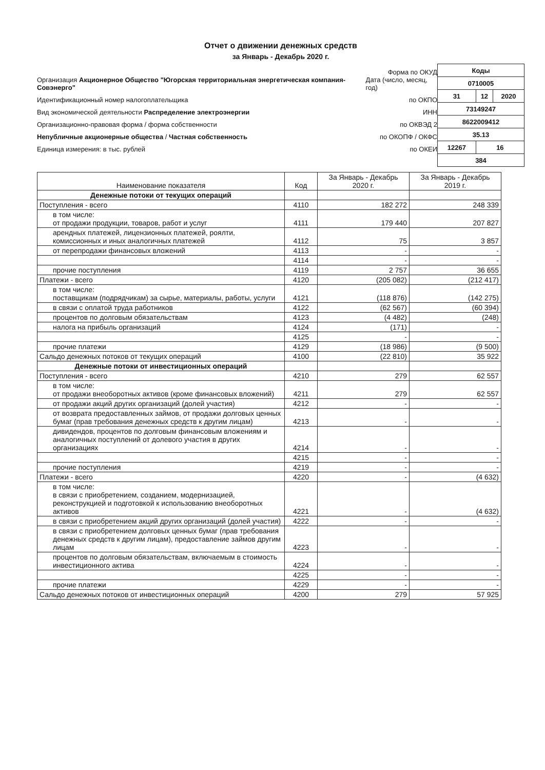Отчет о движении денежных средств
за Январь - Декабрь 2020 г.
Форма по ОКУД
Организация Акционерное Общество "Югорская территориальная энергетическая компания-Совэнерго" Дата (число, месяц, год)
Идентификационный номер налогоплательщика по ОКПО
Вид экономической деятельности Распределение электроэнергии ИНН
Организационно-правовая форма / форма собственности по ОКВЭД 2
Непубличные акционерные общества / Частная собственность по ОКОПФ / ОКФС
Единица измерения: в тыс. рублей по ОКЕИ
| Коды | | |
| 0710005 | | |
| 31 | 12 | 2020 |
| 73149247 | | |
| 8622009412 | | |
| 35.13 | | |
| 12267 | 16 | |
| 384 | | |
| Наименование показателя | Код | За Январь - Декабрь 2020 г. | За Январь - Декабрь 2019 г. |
| --- | --- | --- | --- |
| Денежные потоки от текущих операций | | | |
| Поступления - всего | 4110 | 182 272 | 248 339 |
| в том числе: от продажи продукции, товаров, работ и услуг | 4111 | 179 440 | 207 827 |
| арендных платежей, лицензионных платежей, роялти, комиссионных и иных аналогичных платежей | 4112 | 75 | 3 857 |
| от перепродажи финансовых вложений | 4113 | - | - |
| | 4114 | - | - |
| прочие поступления | 4119 | 2 757 | 36 655 |
| Платежи - всего | 4120 | (205 082) | (212 417) |
| в том числе: поставщикам (подрядчикам) за сырье, материалы, работы, услуги | 4121 | (118 876) | (142 275) |
| в связи с оплатой труда работников | 4122 | (62 567) | (60 394) |
| процентов по долговым обязательствам | 4123 | (4 482) | (248) |
| налога на прибыль организаций | 4124 | (171) | - |
| | 4125 | - | - |
| прочие платежи | 4129 | (18 986) | (9 500) |
| Сальдо денежных потоков от текущих операций | 4100 | (22 810) | 35 922 |
| Денежные потоки от инвестиционных операций | | | |
| Поступления - всего | 4210 | 279 | 62 557 |
| в том числе: от продажи внеоборотных активов (кроме финансовых вложений) | 4211 | 279 | 62 557 |
| от продажи акций других организаций (долей участия) | 4212 | - | - |
| от возврата предоставленных займов, от продажи долговых ценных бумаг (прав требования денежных средств к другим лицам) | 4213 | - | - |
| дивидендов, процентов по долговым финансовым вложениям и аналогичных поступлений от долевого участия в других организациях | 4214 | - | - |
| | 4215 | - | - |
| прочие поступления | 4219 | - | - |
| Платежи - всего | 4220 | - | (4 632) |
| в том числе: в связи с приобретением, созданием, модернизацией, реконструкцией и подготовкой к использованию внеоборотных активов | 4221 | - | (4 632) |
| в связи с приобретением акций других организаций (долей участия) | 4222 | - | - |
| в связи с приобретением долговых ценных бумаг (прав требования денежных средств к другим лицам), предоставление займов другим лицам | 4223 | - | - |
| процентов по долговым обязательствам, включаемым в стоимость инвестиционного актива | 4224 | - | - |
| | 4225 | - | - |
| прочие платежи | 4229 | - | - |
| Сальдо денежных потоков от инвестиционных операций | 4200 | 279 | 57 925 |